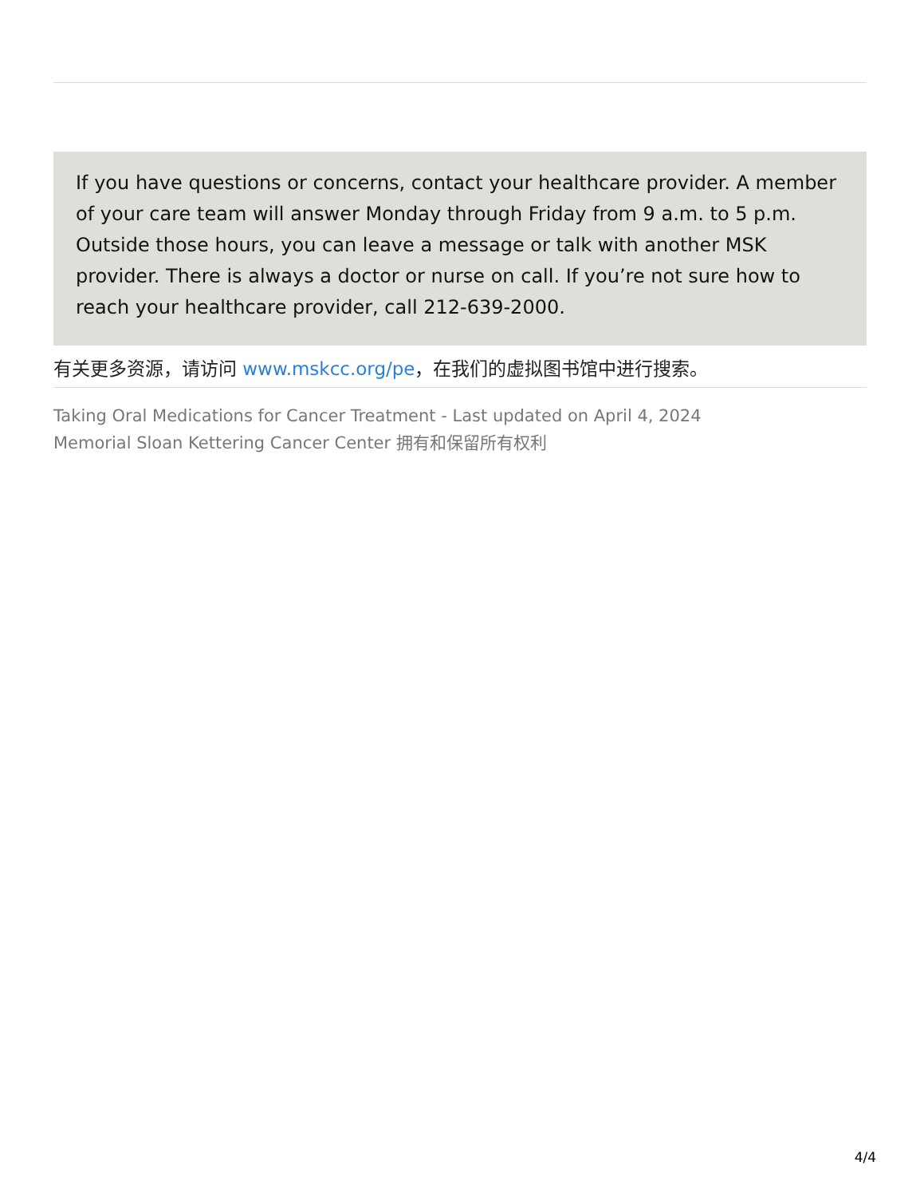If you have questions or concerns, contact your healthcare provider. A member of your care team will answer Monday through Friday from 9 a.m. to 5 p.m. Outside those hours, you can leave a message or talk with another MSK provider. There is always a doctor or nurse on call. If you’re not sure how to reach your healthcare provider, call 212-639-2000.
有关更多资源，请访问 www.mskcc.org/pe，在我们的虚拟图书馆中进行搜索。
Taking Oral Medications for Cancer Treatment - Last updated on April 4, 2024
Memorial Sloan Kettering Cancer Center 拥有和保留所有权利
4/4